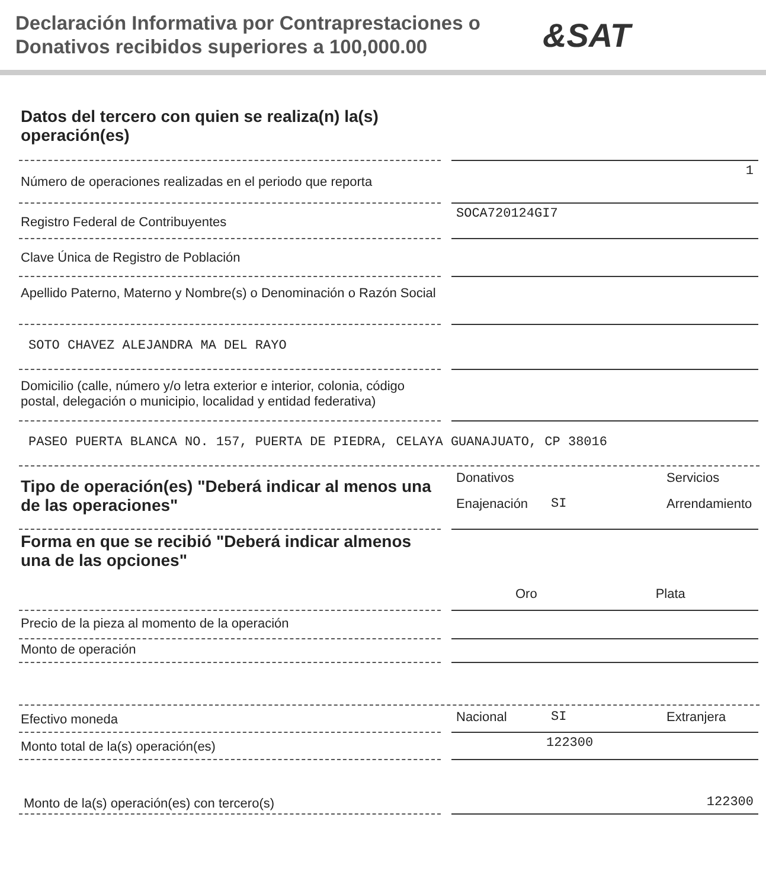Declaración Informativa por Contraprestaciones o Donativos recibidos superiores a 100,000.00
&SAT
Datos del tercero con quien se realiza(n) la(s) operación(es)
Número de operaciones realizadas en el periodo que reporta
1
Registro Federal de Contribuyentes
SOCA720124GI7
Clave Única de Registro de Población
Apellido Paterno, Materno y Nombre(s) o Denominación o Razón Social
SOTO CHAVEZ ALEJANDRA MA DEL RAYO
Domicilio (calle, número y/o letra exterior e interior, colonia, código postal, delegación o municipio, localidad y entidad federativa)
PASEO PUERTA BLANCA NO. 157, PUERTA DE PIEDRA, CELAYA GUANAJUATO, CP 38016
Tipo de operación(es) "Deberá indicar al menos una de las operaciones"
Donativos Servicios Enajenación SI Arrendamiento
Forma en que se recibió "Deberá indicar almenos una de las opciones"
Oro Plata
Precio de la pieza al momento de la operación
Monto de operación
Efectivo moneda
Nacional SI Extranjera
Monto total de la(s) operación(es)
122300
Monto de la(s) operación(es) con tercero(s)
122300